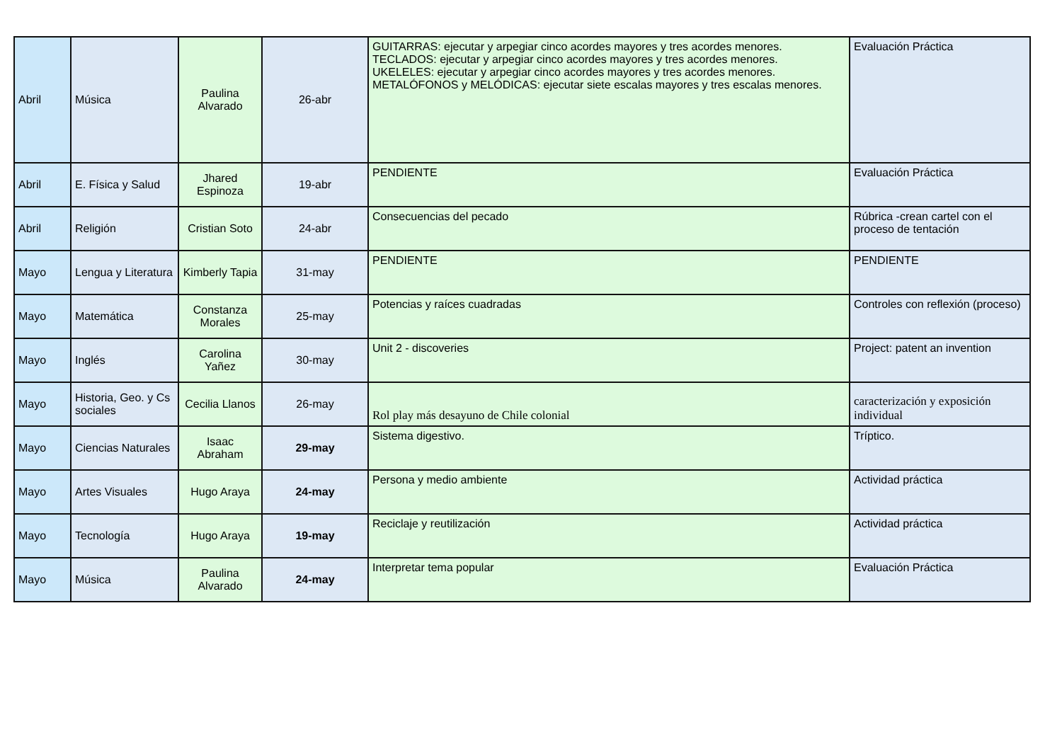| Abril | Música | Paulina Alvarado | 26-abr | GUITARRAS: ejecutar y arpegiar cinco acordes mayores y tres acordes menores. TECLADOS: ejecutar y arpegiar cinco acordes mayores y tres acordes menores. UKELELES: ejecutar y arpegiar cinco acordes mayores y tres acordes menores. METALÓFONOS y MELÓDICAS: ejecutar siete escalas mayores y tres escalas menores. | Evaluación Práctica |
| Abril | E. Física y Salud | Jhared Espinoza | 19-abr | PENDIENTE | Evaluación Práctica |
| Abril | Religión | Cristian Soto | 24-abr | Consecuencias del pecado | Rúbrica -crean cartel con el proceso de tentación |
| Mayo | Lengua y Literatura | Kimberly Tapia | 31-may | PENDIENTE | PENDIENTE |
| Mayo | Matemática | Constanza Morales | 25-may | Potencias y raíces cuadradas | Controles con reflexión (proceso) |
| Mayo | Inglés | Carolina Yañez | 30-may | Unit 2 - discoveries | Project: patent an invention |
| Mayo | Historia, Geo. y Cs sociales | Cecilia Llanos | 26-may | Rol play más desayuno de Chile colonial | caracterización y exposición individual |
| Mayo | Ciencias Naturales | Isaac Abraham | 29-may | Sistema digestivo. | Tríptico. |
| Mayo | Artes Visuales | Hugo Araya | 24-may | Persona y medio ambiente | Actividad práctica |
| Mayo | Tecnología | Hugo Araya | 19-may | Reciclaje y reutilización | Actividad práctica |
| Mayo | Música | Paulina Alvarado | 24-may | Interpretar tema popular | Evaluación Práctica |